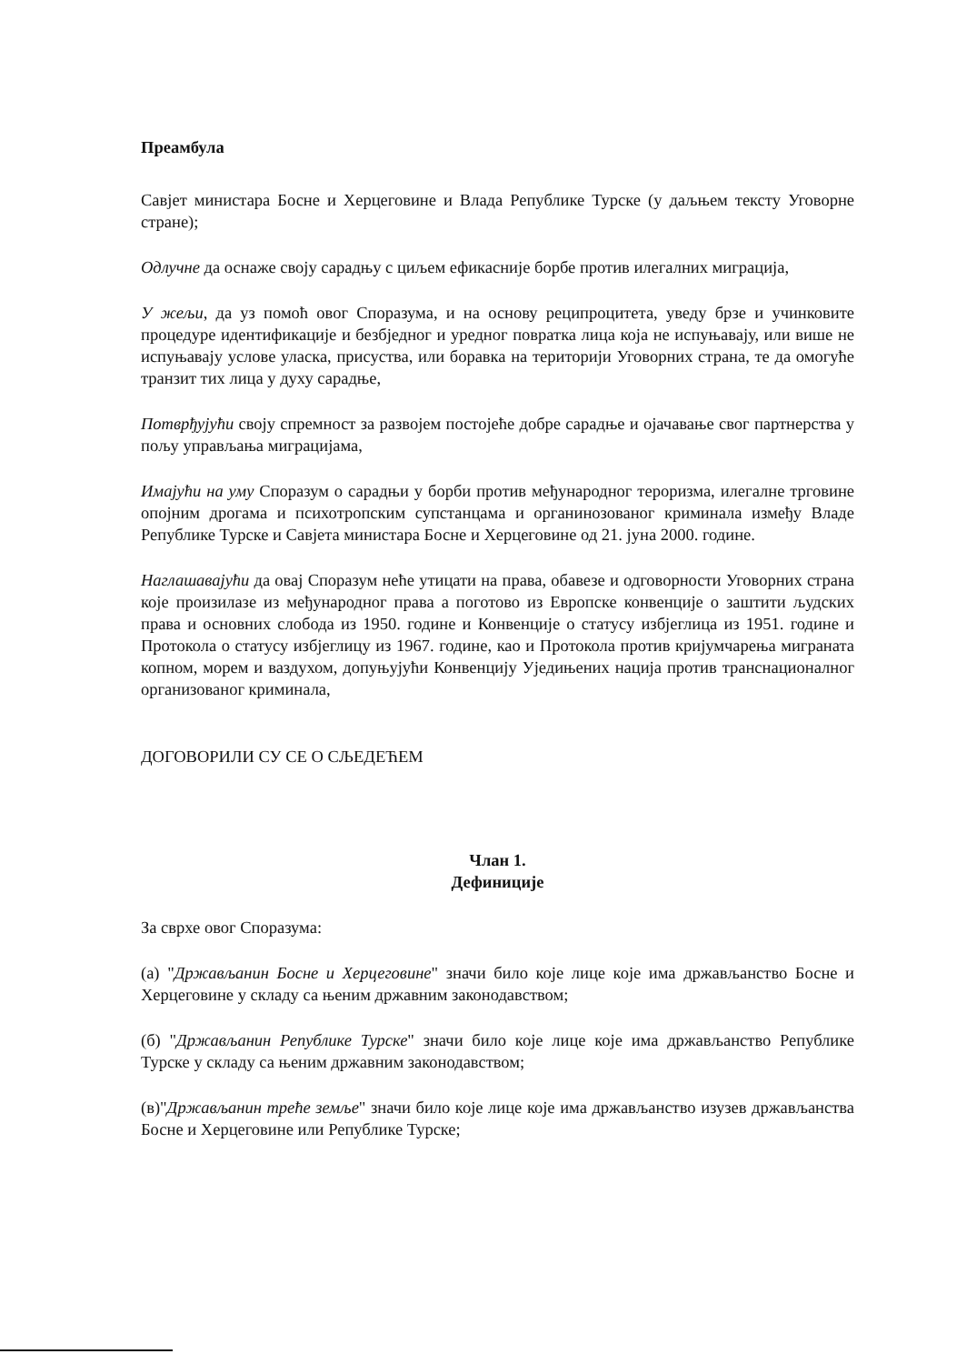Преамбула
Савјет министара Босне и Херцеговине и Влада Републике Турске (у даљњем тексту Уговорне стране);
Одлучне да оснаже своју сарадњу с циљем ефикасније борбе против илегалних миграција,
У жељи, да уз помоћ овог Споразума, и на основу реципроцитета, уведу брзе и учинковите процедуре идентификације и безбједног и уредног повратка лица која не испуњавају, или више не испуњавају услове уласка, присуства, или боравка на територији Уговорних страна, те да омогуће транзит тих лица у духу сарадње,
Потврђујући своју спремност за развојем постојеће добре сарадње и ојачавање свог партнерства у пољу управљања миграцијама,
Имајући на уму Споразум о сарадњи у борби против међународног тероризма, илегалне трговине опојним дрогама и психотропским супстанцама и органинозованог криминала између Владе Републике Турске и Савјета министара Босне и Херцеговине од 21. јуна 2000. године.
Наглашавајући да овај Споразум неће утицати на права, обавезе и одговорности Уговорних страна које произилазе из међународног права а поготово из Европске конвенције о заштити људских права и основних слобода из 1950. године и Конвенције о статусу избјеглица из 1951. године и Протокола о статусу избјеглицу из 1967. године, као и Протокола против кријумчарења миграната копном, морем и ваздухом, допуњујући Конвенцију Уједињених нација против транснационалног организованог криминала,
ДОГОВОРИЛИ СУ СЕ О СЉЕДЕЋЕМ
Члан 1.
Дефиниције
За сврхе овог Споразума:
(а) "Држављанин Босне и Херцеговине" значи било које лице које има држављанство Босне и Херцеговине у складу са њеним државним законодавством;
(б) "Држављанин Републике Турске" значи било које лице које има држављанство Републике Турске у складу са њеним државним законодавством;
(в)"Држављанин треће земље" значи било које лице које има држављанство изузев држављанства Босне и Херцеговине или Републике Турске;